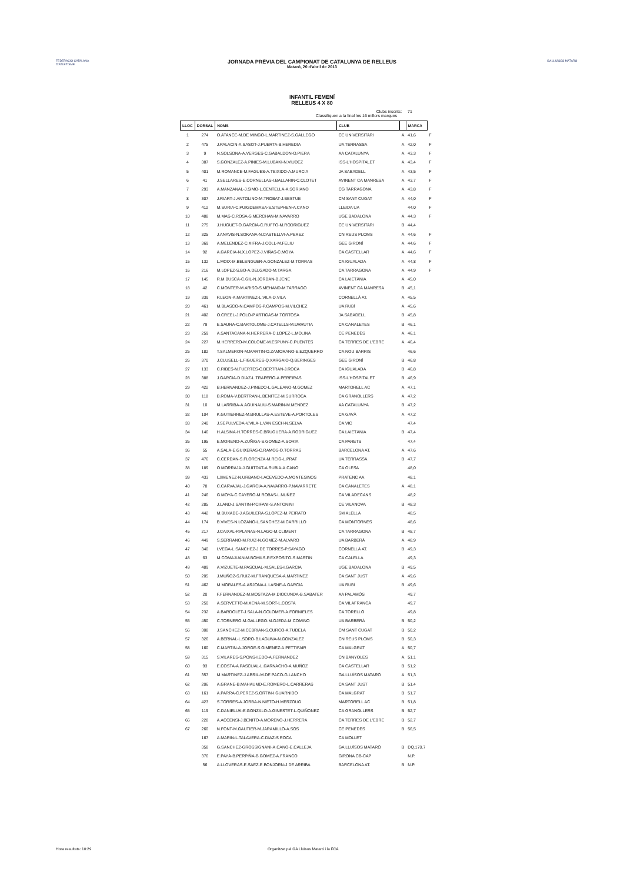FEDERACIÓ CATALANA D'ATLETISME
JORNADA PRÈVIA DEL CAMPIONAT DE CATALUNYA DE RELLEUS
Mataró, 20 d'abril de 2013
GA LLUÏSOS MATARÓ
INFANTIL FEMENÍ
RELLEUS 4 X 80
Clubs inscrits: 71
Classifiquen a la final les 16 millors marques
| LLOC | DORSAL | NOMS | CLUB | | MARCA | |
| --- | --- | --- | --- | --- | --- | --- |
| 1 | 274 | O.ATANCE-M.DE MINGO-L.MARTINEZ-S.GALLEGO | CE UNIVERSITARI | A | 41,6 | F |
| 2 | 475 | J.PALACIN-A.SASOT-J.PUERTA-B.HEREDIA | UA TERRASSA | A | 42,0 | F |
| 3 | 9 | N.SOLSONA-A.VERGES-C.GABALDON-O.PIERA | AA CATALUNYA | A | 43,3 | F |
| 4 | 387 | S.GONZALEZ-A.PINIES-M.LUBAKI-N.VIUDEZ | ISS-L'HOSPITALET | A | 43,4 | F |
| 5 | 401 | M.ROMANCE-M.FAGUES-A.TEIXIDO-A.MURCIA | JA SABADELL | A | 43,5 | F |
| 6 | 41 | J.SELLARES-E.CORNELLAS-I.BALLARIN-C.CLOTET | AVINENT CA MANRESA | A | 43,7 | F |
| 7 | 293 | A.MANZANAL-J.SIMO-L.CENTELLA-A.SORIANO | CG TARRAGONA | A | 43,8 | F |
| 8 | 307 | J.RIART-J.ANTOLINO-M.TROBAT-J.BESTUE | CM SANT CUGAT | A | 44,0 | F |
| 9 | 412 | M.SURIA-C.PUIGDEMASA-S.STEPHEN-A.CANO | LLEIDA UA | | 44,0 | F |
| 10 | 488 | M.MAS-C.ROSA-S.MERCHAN-M.NAVARRO | UGE BADALONA | A | 44,3 | F |
| 11 | 275 | J.HUGUET-O.GARCIA-C.RUFFO-M.RODRIGUEZ | CE UNIVERSITARI | B | 44,4 | |
| 12 | 325 | J.ANAVIS-N.SOKANA-N.CASTELLVI-A.PEREZ | CN REUS PLOMS | A | 44,6 | F |
| 13 | 369 | A.MELENDEZ-C.XIFRA-J.COLL-M.FELIU | GEE GIRONÍ | A | 44,6 | F |
| 14 | 92 | A.GARCIA-N.X.LOPEZ-J.VIÑAS-C.MOYA | CA CASTELLAR | A | 44,6 | F |
| 15 | 132 | L.MOIX-M.BELENGUER-A.GONZALEZ-M.TORRAS | CA IGUALADA | A | 44,8 | F |
| 16 | 216 | M.LOPEZ-S.BO-A.DELGADO-M.TARGA | CA TARRAGONA | A | 44,9 | F |
| 17 | 145 | R.M.BUSCA-C.GIL-N.JORDAN-B.JENE | CA LAIETÀNIA | A | 45,0 | |
| 18 | 42 | C.MONTER-M.ARISO-S.MEHAND-M.TARRAGO | AVINENT CA MANRESA | B | 45,1 | |
| 19 | 339 | P.LEON-A.MARTINEZ-L.VILA-D.VILA | CORNELLÀ AT. | A | 45,5 | |
| 20 | 461 | M.BLASCO-N.CAMPOS-P.CAMPOS-M.VILCHEZ | UA RUBÍ | A | 45,6 | |
| 21 | 402 | O.CREEL-J.POLO-P.ARTIGAS-M.TORTOSA | JA SABADELL | B | 45,8 | |
| 22 | 79 | E.SAURA-C.BARTOLOME-J.CATELLS-M.URRUTIA | CA CANALETES | B | 46,1 | |
| 23 | 259 | A.SANTACANA-N.HERRERA-C.LOPEZ-L.MOLINA | CE PENEDÈS | A | 46,1 | |
| 24 | 227 | M.HERRERO-M.COLOME-M.ESPUNY-C.PUENTES | CA TERRES DE L'EBRE | A | 46,4 | |
| 25 | 182 | T.SALMERON-M.MARTIN-O.ZAMORANO-E.EZQUERRO | CA NOU BARRIS | | 46,6 | |
| 26 | 370 | J.CLUSELL-L.FIGUERES-Q.XARGAIO-Q.BERINGES | GEE GIRONÍ | B | 46,8 | |
| 27 | 133 | C.RIBES-N.FUERTES-C.BERTRAN-J.ROCA | CA IGUALADA | B | 46,8 | |
| 28 | 388 | J.GARCIA-D.DIAZ-L.TRAPERO-A.PEREIRAS | ISS-L'HOSPITALET | B | 46,9 | |
| 29 | 422 | B.HERNANDEZ-J.PINEDO-L.GALEANO-M.GOMEZ | MARTORELL AC | A | 47,1 | |
| 30 | 118 | B.ROMA-V.BERTRAN-L.BENITEZ-M.SURROCA | CA GRANOLLERS | A | 47,2 | |
| 31 | 10 | M.LARRIBA-A.AGUINALIU-S.MARIN-M.MENDEZ | AA CATALUNYA | B | 47,2 | |
| 32 | 104 | K.GUTIERREZ-M.BRULLAS-A.ESTEVE-A.PORTOLES | CA GAVÀ | A | 47,2 | |
| 33 | 240 | J.SEPULVEDA-V.VILA-L.VAN ESCH-N.SELVA | CA VIC | | 47,4 | |
| 34 | 146 | H.ALSINA-H.TORRES-C.BRUGUERA-A.RODRIGUEZ | CA LAIETÀNIA | B | 47,4 | |
| 35 | 195 | E.MORENO-A.ZUÑIGA-S.GOMEZ-A.SORIA | CA PARETS | | 47,4 | |
| 36 | 55 | A.SALA-E.GUIXERAS-C.RAMOS-O.TORRAS | BARCELONA AT. | A | 47,6 | |
| 37 | 476 | C.CERDAN-S.FLORENZA-M.REIG-L.PRAT | UA TERRASSA | B | 47,7 | |
| 38 | 189 | O.MORRAJA-J.GUITDAT-A.RUBIA-A.CANO | CA OLESA | | 48,0 | |
| 39 | 433 | I.JIMENEZ-N.URBANO-I.ACEVEDO-A.MONTESINOS | PRATENC AA | | 48,1 | |
| 40 | 78 | C.CARVAJAL-J.GARCIA-A.NAVARRO-P.NAVARRETE | CA CANALETES | A | 48,1 | |
| 41 | 246 | G.MOYA-C.CAYERO-M.ROBAS-L.NUÑEZ | CA VILADECANS | | 48,2 | |
| 42 | 285 | J.LAND-J.SANTIN-P.CIFANI-S.ANTONINI | CE VILANOVA | B | 48,3 | |
| 43 | 442 | M.BUXADE-J.AGUILERA-S.LOPEZ-M.PEIRATO | SM ALELLA | | 48,5 | |
| 44 | 174 | B.VIVES-N.LOZANO-L.SANCHEZ-M.CARRILLO | CA MONTORNÈS | | 48,6 | |
| 45 | 217 | J.CAIXAL-P.PLANAS-N.LAGO-M.CLIMENT | CA TARRAGONA | B | 48,7 | |
| 46 | 449 | S.SERRANO-M.RUIZ-N.GOMEZ-M.ALVARO | UA BARBERÀ | A | 48,9 | |
| 47 | 340 | I.VEGA-L.SANCHEZ-J.DE TORRES-P.SAYAGO | CORNELLÀ AT. | B | 49,3 | |
| 48 | 63 | M.COMAJUAN-M.BOHILS-P.EXPOSITO-S.MARTIN | CA CALELLA | | 49,3 | |
| 49 | 489 | A.VIZUETE-M.PASCUAL-M.SALES-I.GARCIA | UGE BADALONA | B | 49,5 | |
| 50 | 205 | J.MUÑOZ-S.RUIZ-M.FRANQUESA-A.MARTINEZ | CA SANT JUST | A | 49,6 | |
| 51 | 462 | M.MORALES-A.ARJONA-L.LASNE-A.GARCIA | UA RUBÍ | B | 49,6 | |
| 52 | 20 | F.FERNANDEZ-M.MOSTAZA-M.DIOCUNDA-B.SABATER | AA PALAMÓS | | 49,7 | |
| 53 | 250 | A.SERVETTO-M.XENA-M.SORT-L.COSTA | CA VILAFRANCA | | 49,7 | |
| 54 | 232 | A.BARDOLET-J.SALA-N.COLOMER-A.FORNIELES | CA TORELLÓ | | 49,8 | |
| 55 | 450 | C.TORNERO-M.GALLEGO-M.OJEDA-M.COMINO | UA BARBERÀ | B | 50,2 | |
| 56 | 308 | J.SANCHEZ-M.CEBRIAN-S.CURCO-A.TUDELA | CM SANT CUGAT | B | 50,2 | |
| 57 | 326 | A.BERNAL-L.SORO-B.LAGUNA-N.GONZALEZ | CN REUS PLOMS | B | 50,3 | |
| 58 | 160 | C.MARTIN-A.JORGE-S.GIMENEZ-A.PETTIFAIR | CA MALGRAT | A | 50,7 | |
| 59 | 315 | S.VILARES-S.PONS-I.EDO-A.FERNANDEZ | CN BANYOLES | A | 51,1 | |
| 60 | 93 | E.COSTA-A.PASCUAL-L.GARNACHO-A.MUÑOZ | CA CASTELLAR | B | 51,2 | |
| 61 | 357 | M.MARTINEZ-J.ABRIL-M.DE PACO-G.LANCHO | GA LLUÏSOS MATARÓ | A | 51,3 | |
| 62 | 206 | A.GRANE-B.MAHAUMD-E.ROMERO-L.CARRERAS | CA SANT JUST | B | 51,4 | |
| 63 | 161 | A.PARRA-C.PEREZ-S.ORTIN-I.GUARNIDO | CA MALGRAT | B | 51,7 | |
| 64 | 423 | S.TORRES-A.JORBA-N.NIETO-H.MERZOUG | MARTORELL AC | B | 51,8 | |
| 65 | 119 | C.DANIELUK-E.GONZALO-A.GINESTET-L.QUIÑONEZ | CA GRANOLLERS | B | 52,7 | |
| 66 | 228 | A.ACCENSI-J.BENITO-A.MORENO-J.HERRERA | CA TERRES DE L'EBRE | B | 52,7 | |
| 67 | 260 | N.FONT-M.GAUTIER-M.JARAMILLO-A.SOS | CE PENEDÈS | B | 56,5 | |
| | 167 | A.MARIN-L.TALAVERA-C.DIAZ-S.ROCA | CA MOLLET | | | |
| | 358 | G.SANCHEZ-GROSSIGNANI-A.CANO-E.CALLEJA | GA LLUÏSOS MATARÓ | B | DQ.170.7 | |
| | 376 | E.PAYÀ-B.PERPIÑA-B.GOMEZ-A.FRANCO | GIRONA CB-CAP | | N.P. | |
| | 56 | A.LLOVERAS-E.SAEZ-E.BONJORN-J.DE ARRIBA | BARCELONA AT. | B | N.P. | |
Hora resultats: 10:29
Organitzat pel GA Lluïsos Mataró i la FCA